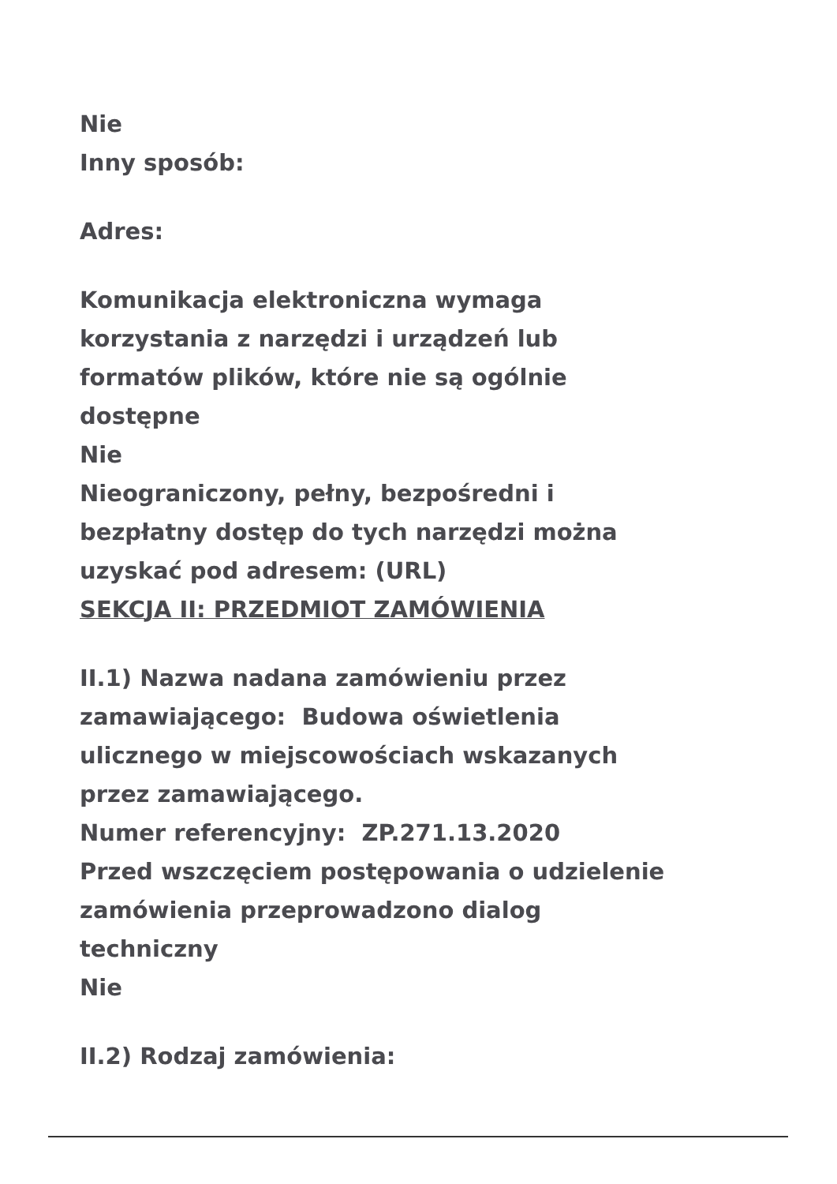Nie
Inny sposób:
Adres:
Komunikacja elektroniczna wymaga
korzystania z narzędzi i urządzeń lub
formatów plików, które nie są ogólnie
dostępne
Nie
Nieograniczony, pełny, bezpośredni i
bezpłatny dostęp do tych narzędzi można
uzyskać pod adresem: (URL)
SEKCJA II: PRZEDMIOT ZAMÓWIENIA
II.1) Nazwa nadana zamówieniu przez
zamawiającego: Budowa oświetlenia
ulicznego w miejscowościach wskazanych
przez zamawiającego.
Numer referencyjny: ZP.271.13.2020
Przed wszczęciem postępowania o udzielenie
zamówienia przeprowadzono dialog
techniczny
Nie
II.2) Rodzaj zamówienia: